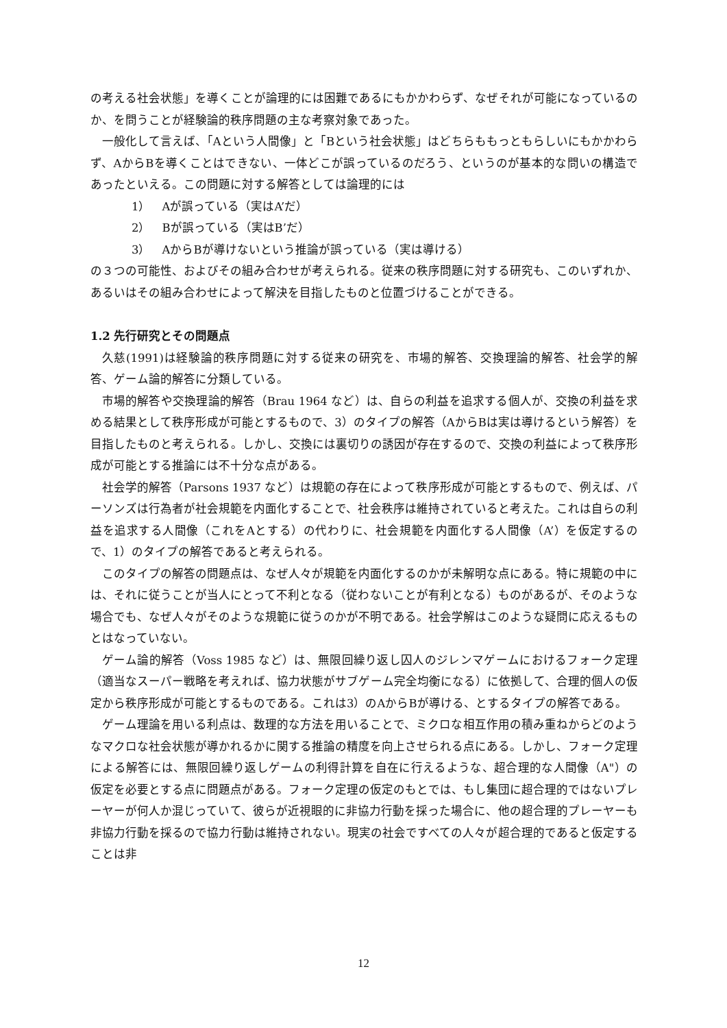の考える社会状態」を導くことが論理的には困難であるにもかかわらず、なぜそれが可能になっているのか、を問うことが経験論的秩序問題の主な考察対象であった。
一般化して言えば、「Aという人間像」と「Bという社会状態」はどちらももっともらしいにもかかわらず、AからBを導くことはできない、一体どこが誤っているのだろう、というのが基本的な問いの構造であったといえる。この問題に対する解答としては論理的には
1）　Aが誤っている（実はA’だ）
2）　Bが誤っている（実はB’だ）
3）　AからBが導けないという推論が誤っている（実は導ける）
の３つの可能性、およびその組み合わせが考えられる。従来の秩序問題に対する研究も、このいずれか、あるいはその組み合わせによって解決を目指したものと位置づけることができる。
1.2 先行研究とその問題点
久慈(1991)は経験論的秩序問題に対する従来の研究を、市場的解答、交換理論的解答、社会学的解答、ゲーム論的解答に分類している。
市場的解答や交換理論的解答（Brau 1964 など）は、自らの利益を追求する個人が、交換の利益を求める結果として秩序形成が可能とするもので、3）のタイプの解答（AからBは実は導けるという解答）を目指したものと考えられる。しかし、交換には裏切りの誘因が存在するので、交換の利益によって秩序形成が可能とする推論には不十分な点がある。
社会学的解答（Parsons 1937 など）は規範の存在によって秩序形成が可能とするもので、例えば、パーソンズは行為者が社会規範を内面化することで、社会秩序は維持されていると考えた。これは自らの利益を追求する人間像（これをAとする）の代わりに、社会規範を内面化する人間像（A’）を仮定するので、1）のタイプの解答であると考えられる。
このタイプの解答の問題点は、なぜ人々が規範を内面化するのかが未解明な点にある。特に規範の中には、それに従うことが当人にとって不利となる（従わないことが有利となる）ものがあるが、そのような場合でも、なぜ人々がそのような規範に従うのかが不明である。社会学解はこのような疑問に応えるものとはなっていない。
ゲーム論的解答（Voss 1985 など）は、無限回繰り返し囚人のジレンマゲームにおけるフォーク定理（適当なスーパー戦略を考えれば、協力状態がサブゲーム完全均衡になる）に依拠して、合理的個人の仮定から秩序形成が可能とするものである。これは3）のAからBが導ける、とするタイプの解答である。
ゲーム理論を用いる利点は、数理的な方法を用いることで、ミクロな相互作用の積み重ねからどのようなマクロな社会状態が導かれるかに関する推論の精度を向上させられる点にある。しかし、フォーク定理による解答には、無限回繰り返しゲームの利得計算を自在に行えるような、超合理的な人間像（A"）の仮定を必要とする点に問題点がある。フォーク定理の仮定のもとでは、もし集団に超合理的ではないプレーヤーが何人か混じっていて、彼らが近視眼的に非協力行動を採った場合に、他の超合理的プレーヤーも非協力行動を採るので協力行動は維持されない。現実の社会ですべての人々が超合理的であると仮定することは非
12